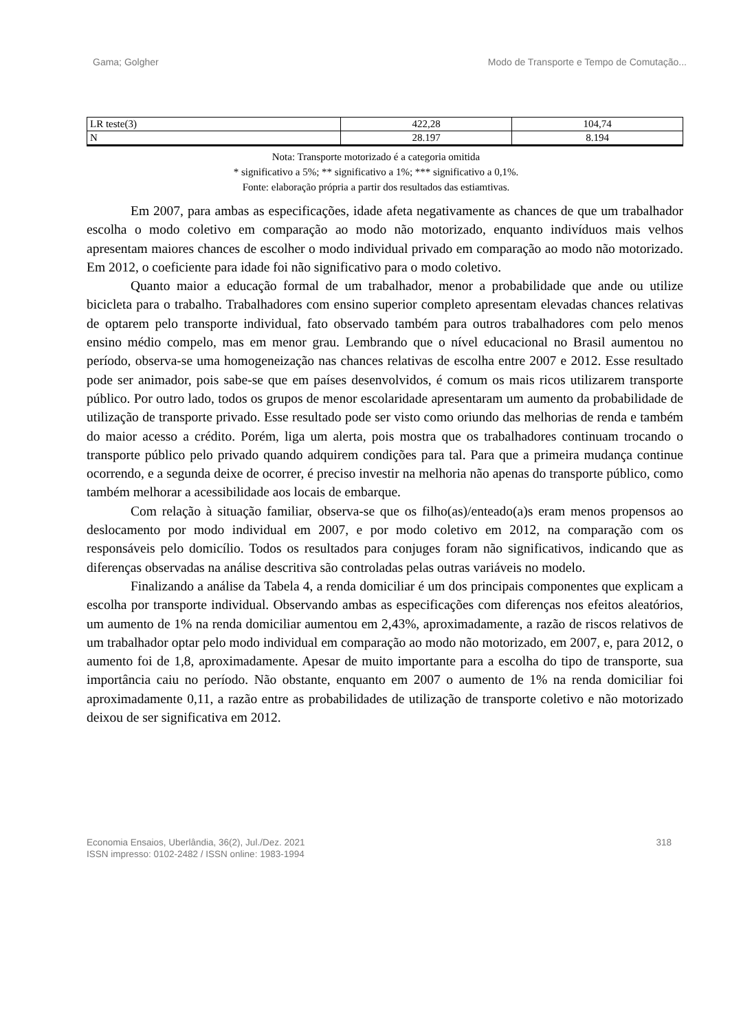Gama; Golgher Modo de Transporte e Tempo de Comutação...
| LR teste(3) | 422,28 | 104,74 |
| N | 28.197 | 8.194 |
Nota: Transporte motorizado é a categoria omitida
* significativo a 5%; ** significativo a 1%; *** significativo a 0,1%.
Fonte: elaboração própria a partir dos resultados das estiamtivas.
Em 2007, para ambas as especificações, idade afeta negativamente as chances de que um trabalhador escolha o modo coletivo em comparação ao modo não motorizado, enquanto indivíduos mais velhos apresentam maiores chances de escolher o modo individual privado em comparação ao modo não motorizado. Em 2012, o coeficiente para idade foi não significativo para o modo coletivo.
Quanto maior a educação formal de um trabalhador, menor a probabilidade que ande ou utilize bicicleta para o trabalho. Trabalhadores com ensino superior completo apresentam elevadas chances relativas de optarem pelo transporte individual, fato observado também para outros trabalhadores com pelo menos ensino médio compelo, mas em menor grau. Lembrando que o nível educacional no Brasil aumentou no período, observa-se uma homogeneização nas chances relativas de escolha entre 2007 e 2012. Esse resultado pode ser animador, pois sabe-se que em países desenvolvidos, é comum os mais ricos utilizarem transporte público. Por outro lado, todos os grupos de menor escolaridade apresentaram um aumento da probabilidade de utilização de transporte privado. Esse resultado pode ser visto como oriundo das melhorias de renda e também do maior acesso a crédito. Porém, liga um alerta, pois mostra que os trabalhadores continuam trocando o transporte público pelo privado quando adquirem condições para tal. Para que a primeira mudança continue ocorrendo, e a segunda deixe de ocorrer, é preciso investir na melhoria não apenas do transporte público, como também melhorar a acessibilidade aos locais de embarque.
Com relação à situação familiar, observa-se que os filho(as)/enteado(a)s eram menos propensos ao deslocamento por modo individual em 2007, e por modo coletivo em 2012, na comparação com os responsáveis pelo domicílio. Todos os resultados para conjuges foram não significativos, indicando que as diferenças observadas na análise descritiva são controladas pelas outras variáveis no modelo.
Finalizando a análise da Tabela 4, a renda domiciliar é um dos principais componentes que explicam a escolha por transporte individual. Observando ambas as especificações com diferenças nos efeitos aleatórios, um aumento de 1% na renda domiciliar aumentou em 2,43%, aproximadamente, a razão de riscos relativos de um trabalhador optar pelo modo individual em comparação ao modo não motorizado, em 2007, e, para 2012, o aumento foi de 1,8, aproximadamente. Apesar de muito importante para a escolha do tipo de transporte, sua importância caiu no período. Não obstante, enquanto em 2007 o aumento de 1% na renda domiciliar foi aproximadamente 0,11, a razão entre as probabilidades de utilização de transporte coletivo e não motorizado deixou de ser significativa em 2012.
Economia Ensaios, Uberlândia, 36(2), Jul./Dez. 2021
ISSN impresso: 0102-2482 / ISSN online: 1983-1994 318